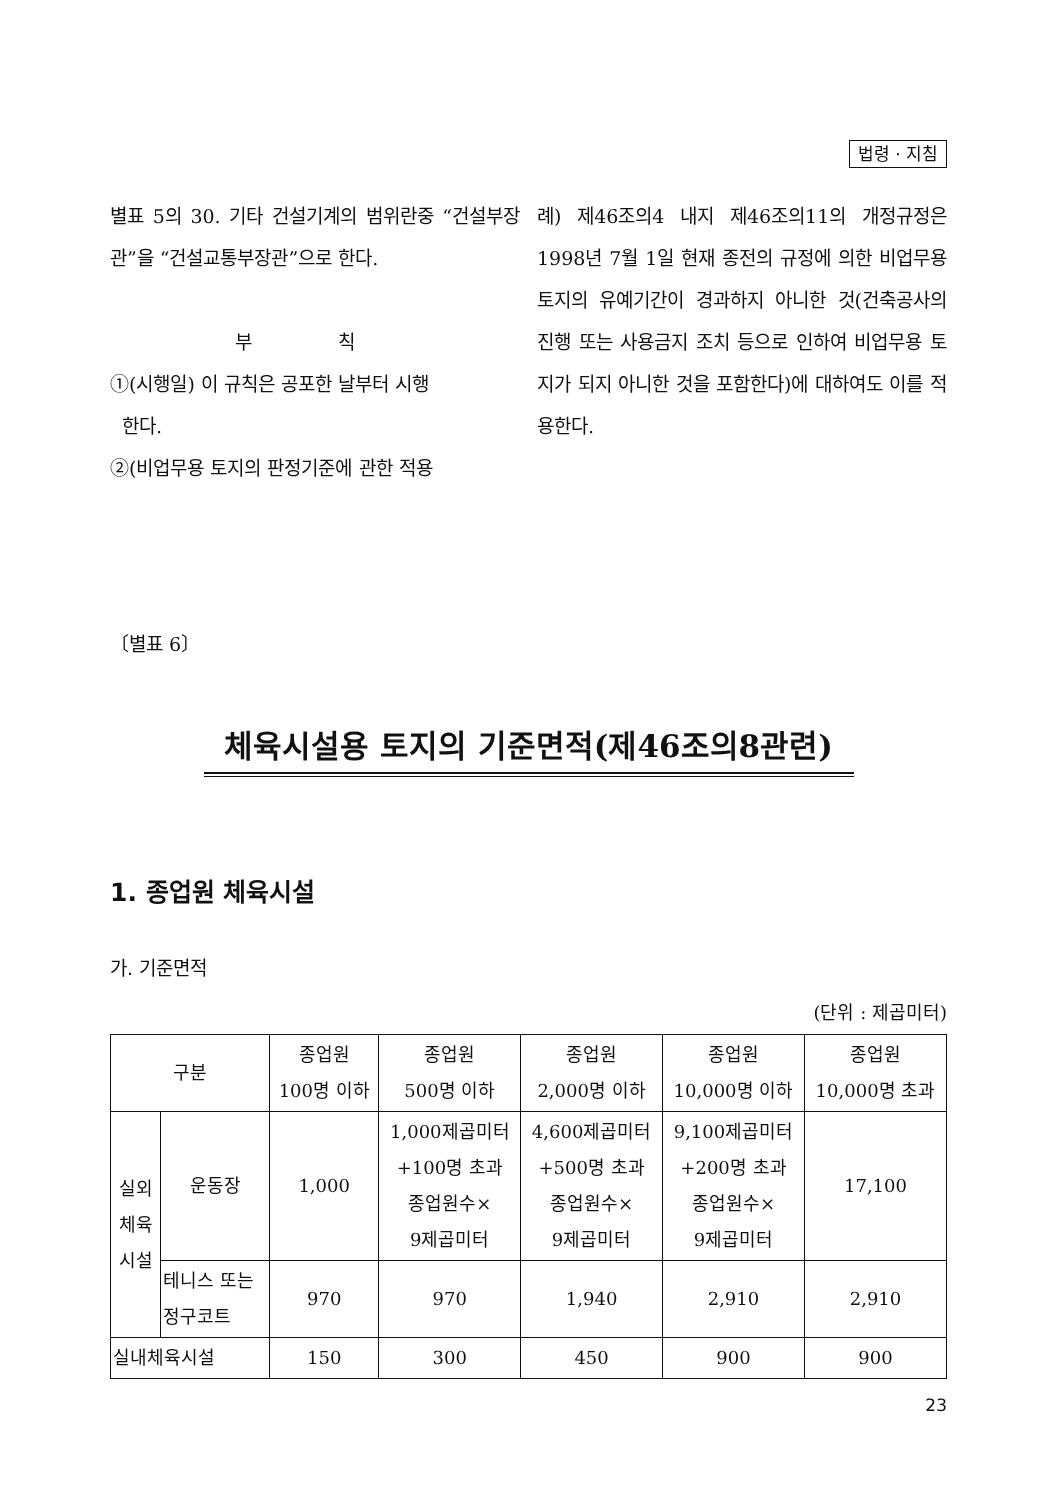법령 · 지침
별표 5의 30. 기타 건설기계의 범위란중 “건설부장관”을 “건설교통부장관”으로 한다.
부 칙
①(시행일) 이 규칙은 공포한 날부터 시행
한다.
②(비업무용 토지의 판정기준에 관한 적용
례) 제46조의4 내지 제46조의11의 개정규정은 1998년 7월 1일 현재 종전의 규정에 의한 비업무용 토지의 유예기간이 경과하지 아니한 것(건축공사의 진행 또는 사용금지 조치 등으로 인하여 비업무용 토지가 되지 아니한 것을 포함한다)에 대하여도 이를 적용한다.
〔별표 6〕
체육시설용 토지의 기준면적(제46조의8관련)
1. 종업원 체육시설
가. 기준면적
(단위 : 제곱미터)
| 구분 | | 종업원 100명 이하 | 종업원 500명 이하 | 종업원 2,000명 이하 | 종업원 10,000명 이하 | 종업원 10,000명 초과 |
| --- | --- | --- | --- | --- | --- | --- |
| 실외 체육 시설 | 운동장 | 1,000 | 1,000제곱미터 +100명 초과 종업원수× 9제곱미터 | 4,600제곱미터 +500명 초과 종업원수× 9제곱미터 | 9,100제곱미터 +200명 초과 종업원수× 9제곱미터 | 17,100 |
| | 테니스 또는 정구코트 | 970 | 970 | 1,940 | 2,910 | 2,910 |
| 실내체육시설 | | 150 | 300 | 450 | 900 | 900 |
23